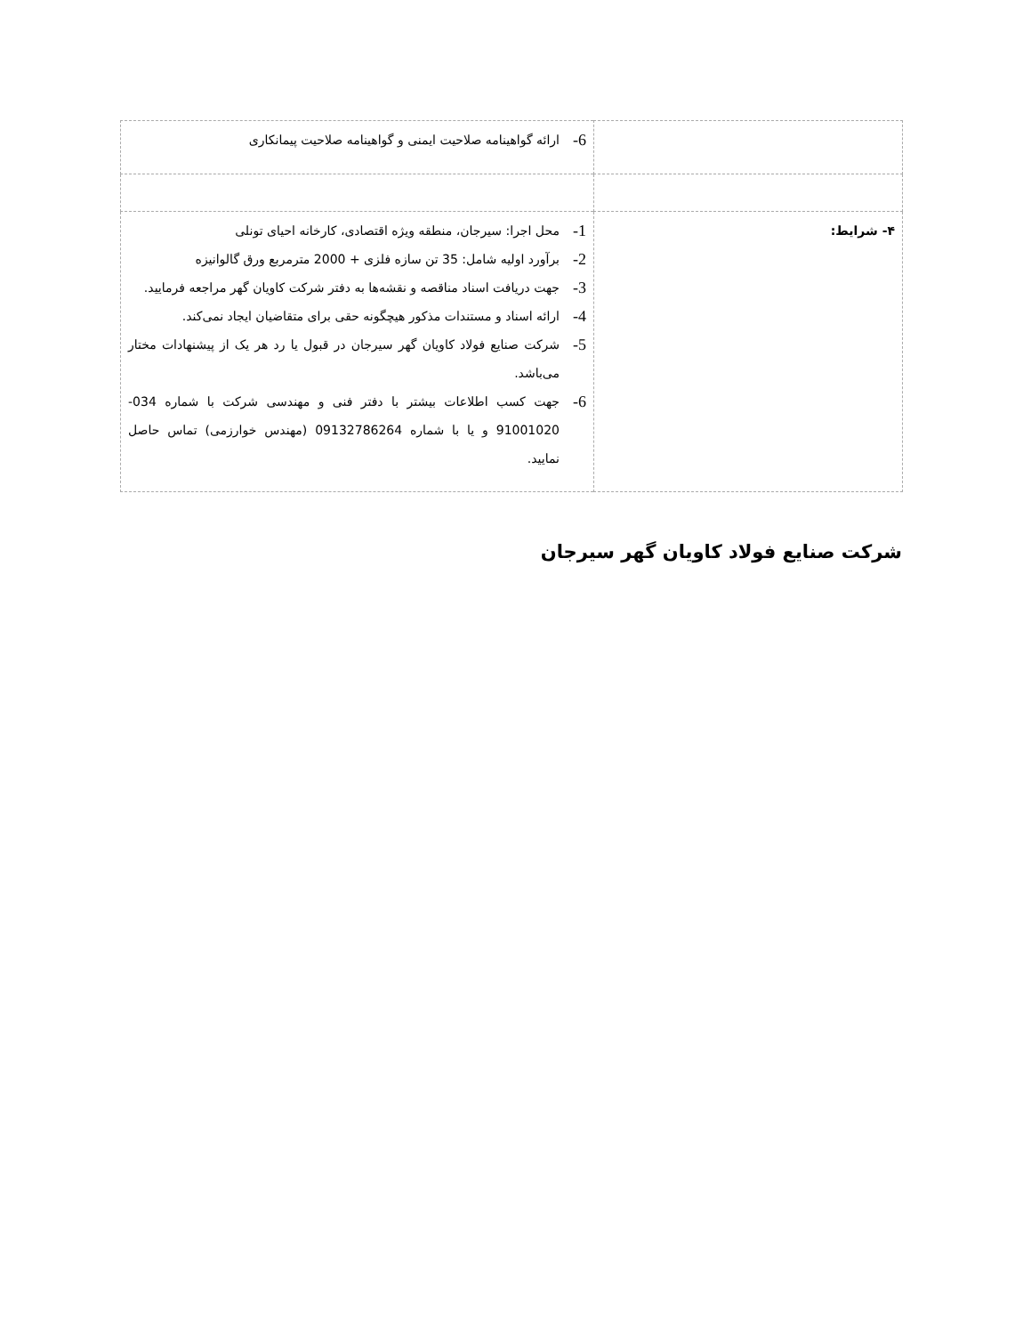| | 6- ارائه گواهینامه صلاحیت ایمنی و گواهینامه صلاحیت پیمانکاری |
| ۴- شرایط: | 1- محل اجرا: سیرجان، منطقه ویژه اقتصادی، کارخانه احیای تونلی 2- برآورد اولیه شامل: 35 تن سازه فلزی + 2000 مترمربع ورق گالوانیزه 3- جهت دریافت اسناد مناقصه و نقشه‌ها به دفتر شرکت کاویان گهر مراجعه فرمایید. 4- ارائه اسناد و مستندات مذکور هیچگونه حقی برای متقاضیان ایجاد نمی‌کند. 5- شرکت صنایع فولاد کاویان گهر سیرجان در قبول یا رد هر یک از پیشنهادات مختار می‌باشد. 6- جهت کسب اطلاعات بیشتر با دفتر فنی و مهندسی شرکت با شماره 034-91001020 و یا با شماره 09132786264 (مهندس خوارزمی) تماس حاصل نمایید. |
شرکت صنایع فولاد کاویان گهر سیرجان